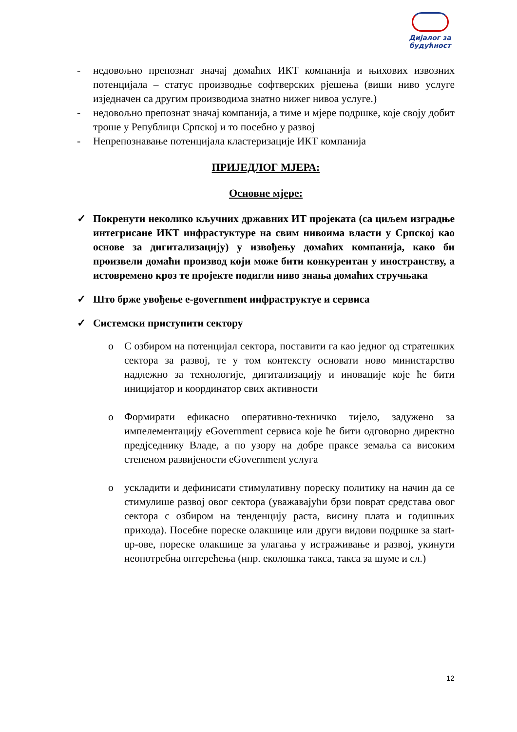Дијалог за будућност
- недовољно препознат значај домаћих ИКТ компанија и њихових извозних потенцијала – статус производње софтверских рјешења (виши ниво услуге изједначен са другим производима знатно нижег нивоа услуге.)
- недовољно препознат значај компанија, а тиме и мјере подршке, које своју добит троше у Републици Српској и то посебно у развој
- Непрепознавање потенцијала кластеризације ИКТ компанија
ПРИЈЕДЛОГ МЈЕРА:
Основне мјере:
✓ Покренути неколико кључних државних ИТ пројеката (са циљем изградње интегрисане ИКТ инфрастуктуре на свим нивоима власти у Српској као основе за дигитализацију) у извођењу домаћих компанија, како би произвели домаћи производ који може бити конкурентан у иностранству, а истовремено кроз те пројекте подигли ниво знања домаћих стручњака
✓ Што брже увођење e-government инфраструктуе и сервиса
✓ Системски приступити сектору
o С озбиром на потенцијал сектора, поставити га као једног од стратешких сектора за развој, те у том контексту основати ново министарство надлежно за технологије, дигитализацију и иновације које ће бити иницијатор и координатор свих активности
o Формирати ефикасно оперативно-техничко тијело, задужено за импелементацију eGovernment сервиса које ће бити одговорно директно предјседнику Владе, а по узору на добре праксе земаља са високим степеном развијености eGovernment услуга
o ускладити и дефинисати стимулативну пореску политику на начин да се стимулише развој овог сектора (уважавајући брзи поврат средстава овог сектора с озбиром на тенденцију раста, висину плата и годишњих прихода). Посебне пореске олакшице или други видови подршке за start-up-ове, пореске олакшице за улагања у истраживање и развој, укинути неопотребна оптерећења (нпр. еколошка такса, такса за шуме и сл.)
12